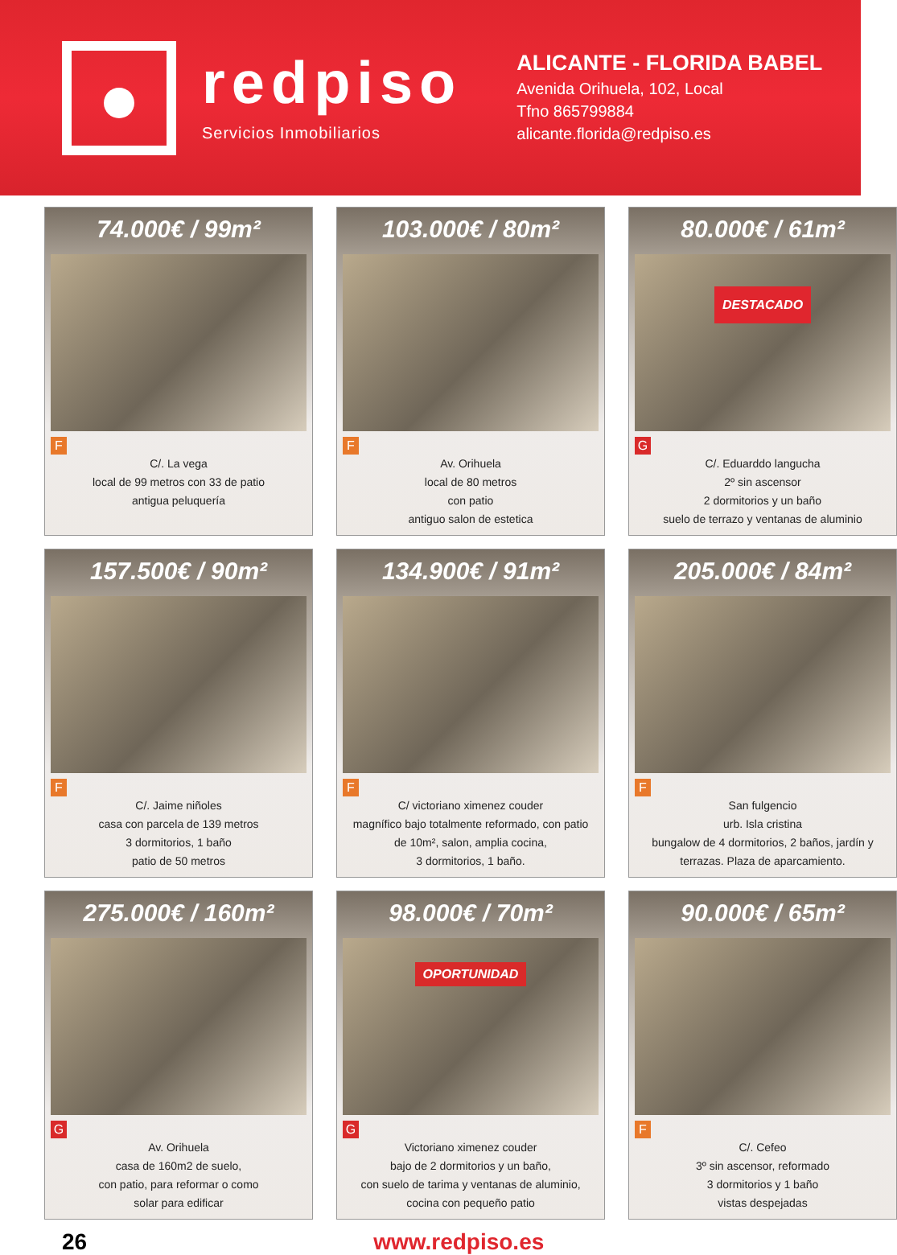redpiso
Servicios Inmobiliarios
ALICANTE - FLORIDA BABEL
Avenida Orihuela, 102, Local
Tfno 865799884
alicante.florida@redpiso.es
74.000€ / 99m²
F
C/. La vega
local de 99 metros con 33 de patio
antigua peluquería
103.000€ / 80m²
F
Av. Orihuela
local de 80 metros
con patio
antiguo salon de estetica
80.000€ / 61m²
DESTACADO
G
C/. Eduarddo langucha
2º sin ascensor
2 dormitorios y un baño
suelo de terrazo y ventanas de aluminio
157.500€ / 90m²
F
C/. Jaime niñoles
casa con parcela de 139 metros
3 dormitorios, 1 baño
patio de 50 metros
134.900€ / 91m²
F
C/ victoriano ximenez couder
magnífico bajo totalmente reformado, con patio
de 10m², salon, amplia cocina,
3 dormitorios, 1 baño.
205.000€ / 84m²
F
San fulgencio
urb. Isla cristina
bungalow de 4 dormitorios, 2 baños, jardín y
terrazas. Plaza de aparcamiento.
275.000€ / 160m²
G
Av. Orihuela
casa de 160m2 de suelo,
con patio, para reformar o como
solar para edificar
98.000€ / 70m²
OPORTUNIDAD
G
Victoriano ximenez couder
bajo de 2 dormitorios y un baño,
con suelo de tarima y ventanas de aluminio,
cocina con pequeño patio
90.000€ / 65m²
F
C/. Cefeo
3º sin ascensor, reformado
3 dormitorios y 1 baño
vistas despejadas
26 www.redpiso.es